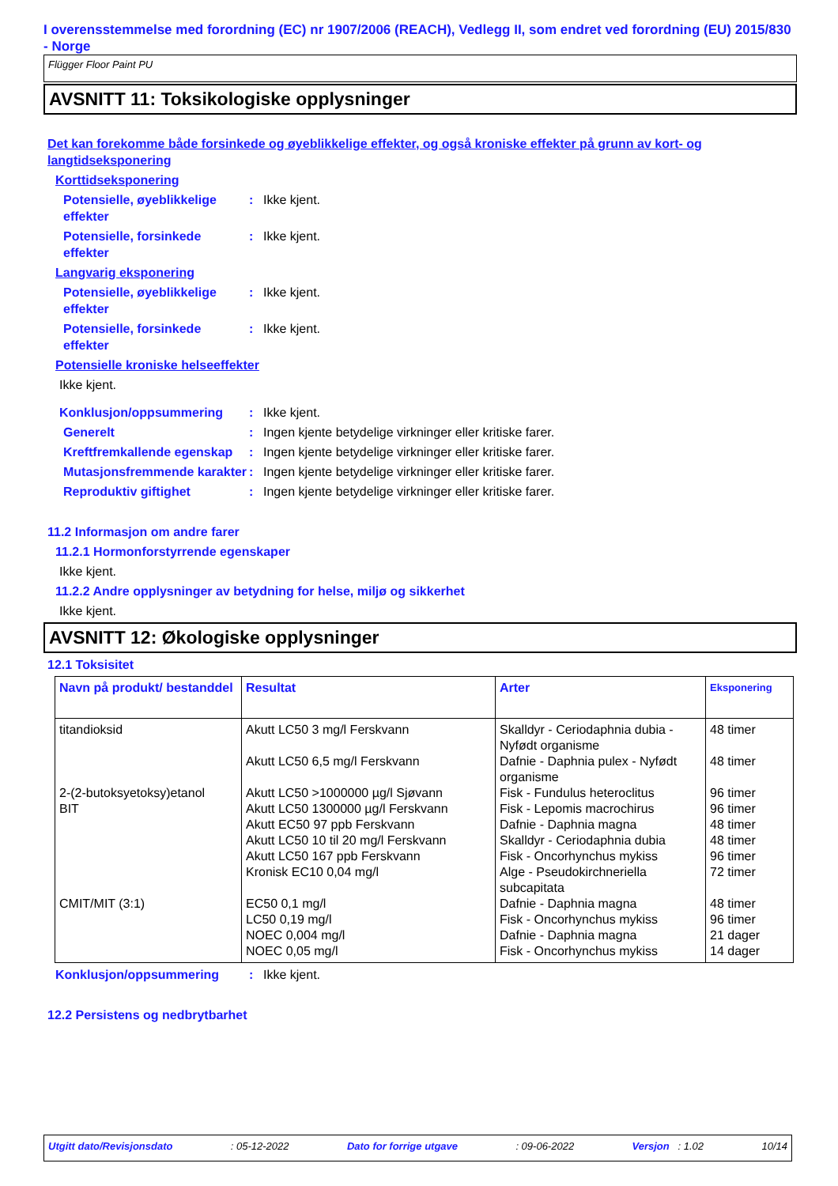I overensstemmelse med forordning (EC) nr 1907/2006 (REACH), Vedlegg II, som endret ved forordning (EU) 2015/830 - Norge
Flügger Floor Paint PU
AVSNITT 11: Toksikologiske opplysninger
Det kan forekomme både forsinkede og øyeblikkelige effekter, og også kroniske effekter på grunn av kort- og langtidseksponering
Korttidseksponering
Potensielle, øyeblikkelige effekter
: Ikke kjent.
Potensielle, forsinkede effekter
: Ikke kjent.
Langvarig eksponering
Potensielle, øyeblikkelige effekter
: Ikke kjent.
Potensielle, forsinkede effekter
: Ikke kjent.
Potensielle kroniske helseeffekter
Ikke kjent.
Konklusjon/oppsummering : Ikke kjent.
Generelt : Ingen kjente betydelige virkninger eller kritiske farer.
Kreftfremkallende egenskap
: Ingen kjente betydelige virkninger eller kritiske farer.
Mutasjonsfremmende karakter
: Ingen kjente betydelige virkninger eller kritiske farer.
Reproduktiv giftighet : Ingen kjente betydelige virkninger eller kritiske farer.
11.2 Informasjon om andre farer
11.2.1 Hormonforstyrrende egenskaper
Ikke kjent.
11.2.2 Andre opplysninger av betydning for helse, miljø og sikkerhet
Ikke kjent.
AVSNITT 12: Økologiske opplysninger
12.1 Toksisitet
| Navn på produkt/ bestanddel | Resultat | Arter | Eksponering |
| --- | --- | --- | --- |
| titandioksid 2-(2-butoksyetoksy)etanol BIT CMIT/MIT (3:1) | Akutt LC50 3 mg/l Ferskvann Akutt LC50 6,5 mg/l Ferskvann Akutt LC50 >1000000 µg/l Sjøvann Akutt LC50 1300000 µg/l Ferskvann Akutt EC50 97 ppb Ferskvann Akutt LC50 10 til 20 mg/l Ferskvann Akutt LC50 167 ppb Ferskvann Kronisk EC10 0,04 mg/l EC50 0,1 mg/l LC50 0,19 mg/l NOEC 0,004 mg/l NOEC 0,05 mg/l | Skalldyr - Ceriodaphnia dubia - Nyfødt organisme Dafnie - Daphnia pulex - Nyfødt organisme Fisk - Fundulus heteroclitus Fisk - Lepomis macrochirus Dafnie - Daphnia magna Skalldyr - Ceriodaphnia dubia Fisk - Oncorhynchus mykiss Alge - Pseudokirchneriella subcapitata Dafnie - Daphnia magna Fisk - Oncorhynchus mykiss Dafnie - Daphnia magna Fisk - Oncorhynchus mykiss | 48 timer 48 timer 96 timer 96 timer 48 timer 48 timer 96 timer 72 timer 48 timer 96 timer 21 dager 14 dager |
Konklusjon/oppsummering : Ikke kjent.
12.2 Persistens og nedbrytbarhet
Utgitt dato/Revisjonsdato: 05-12-2022 Dato for forrige utgave: 09-06-2022 Versjon : 1.02 10/14